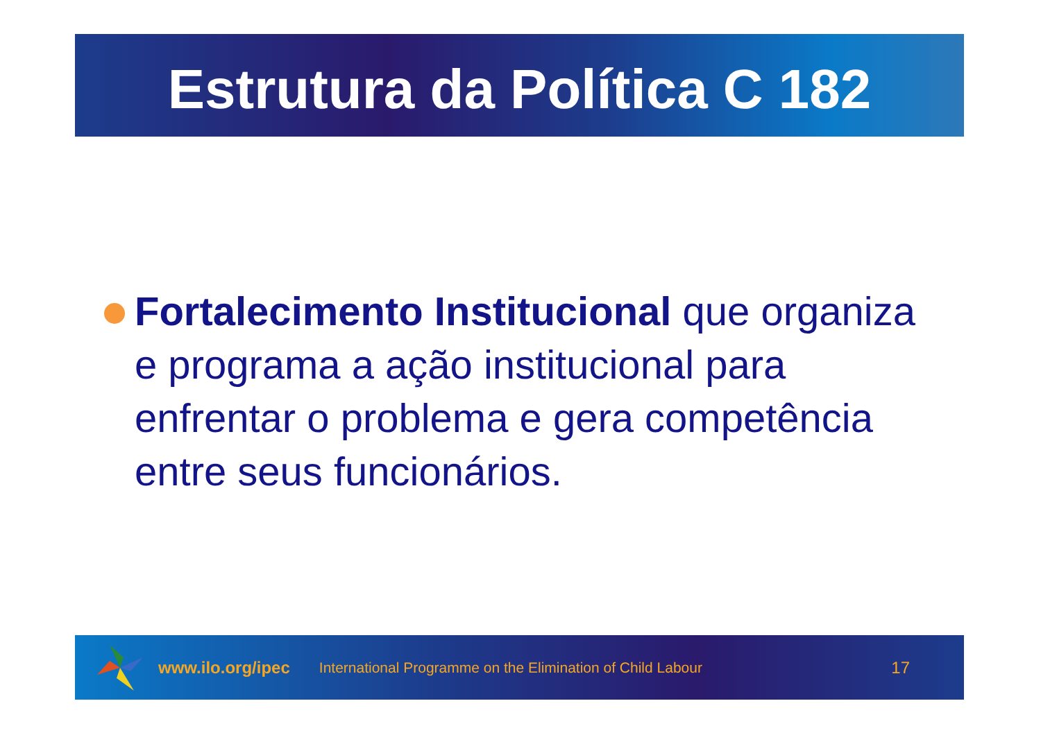Estrutura da Política C 182
Fortalecimento Institucional que organiza e programa a ação institucional para enfrentar o problema e gera competência entre seus funcionários.
www.ilo.org/ipec International Programme on the Elimination of Child Labour 17